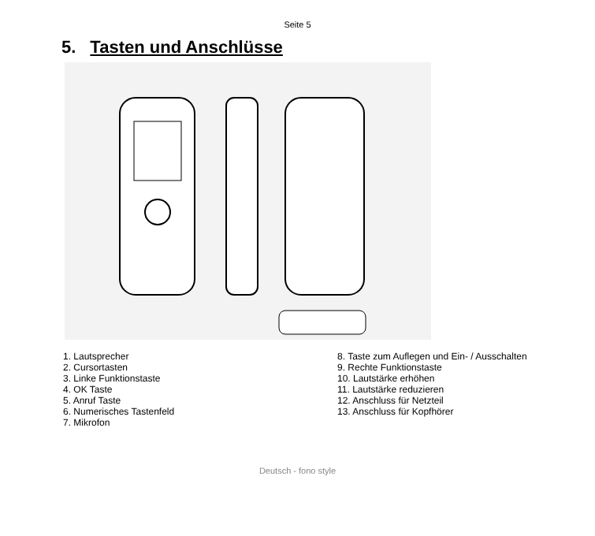Seite 5
5. Tasten und Anschlüsse
1. Lautsprecher
2. Cursortasten
3. Linke Funktionstaste
4. OK Taste
5. Anruf Taste
6. Numerisches Tastenfeld
7. Mikrofon
8. Taste zum Auflegen und Ein- / Ausschalten
9. Rechte Funktionstaste
10. Lautstärke erhöhen
11. Lautstärke reduzieren
12. Anschluss für Netzteil
13. Anschluss für Kopfhörer
Deutsch - fono style